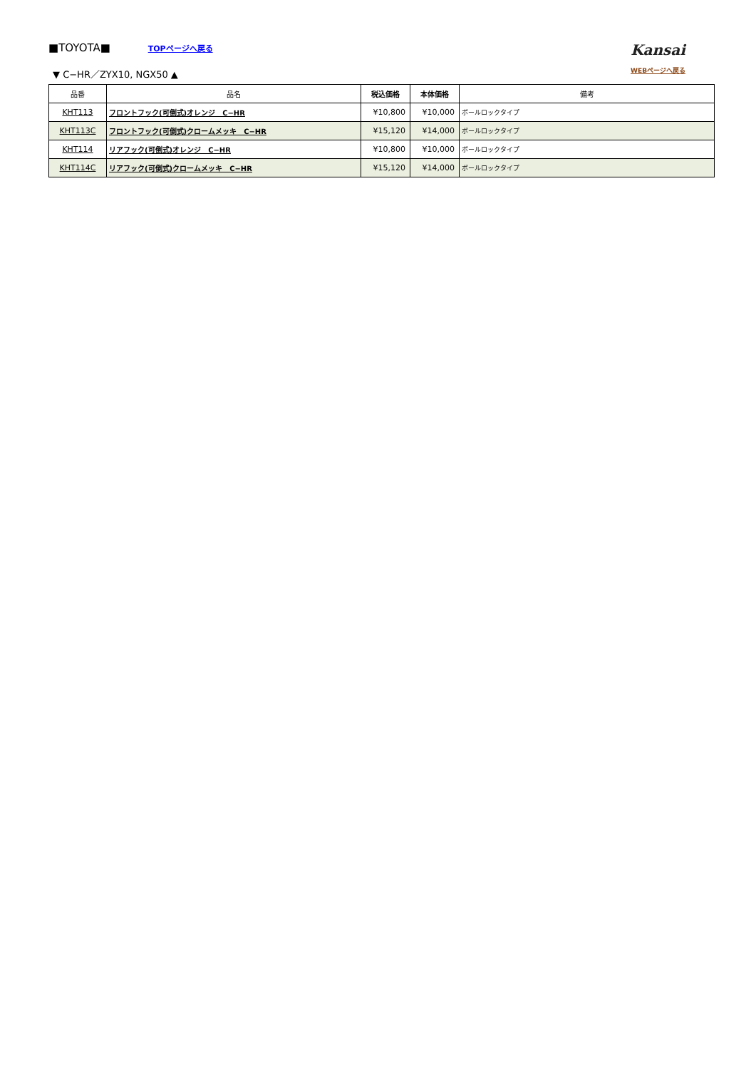■TOYOTA■ TOPページへ戻る
▼ C−HR／ZYX10, NGX50 ▲
Kansai
WEBページへ戻る
| 品番 | 品名 | 税込価格 | 本体価格 | 備考 |
| --- | --- | --- | --- | --- |
| KHT113 | フロントフック(可倒式)オレンジ C−HR | ¥10,800 | ¥10,000 | ボールロックタイプ |
| KHT113C | フロントフック(可倒式)クロームメッキ C−HR | ¥15,120 | ¥14,000 | ボールロックタイプ |
| KHT114 | リアフック(可倒式)オレンジ C−HR | ¥10,800 | ¥10,000 | ボールロックタイプ |
| KHT114C | リアフック(可倒式)クロームメッキ C−HR | ¥15,120 | ¥14,000 | ボールロックタイプ |